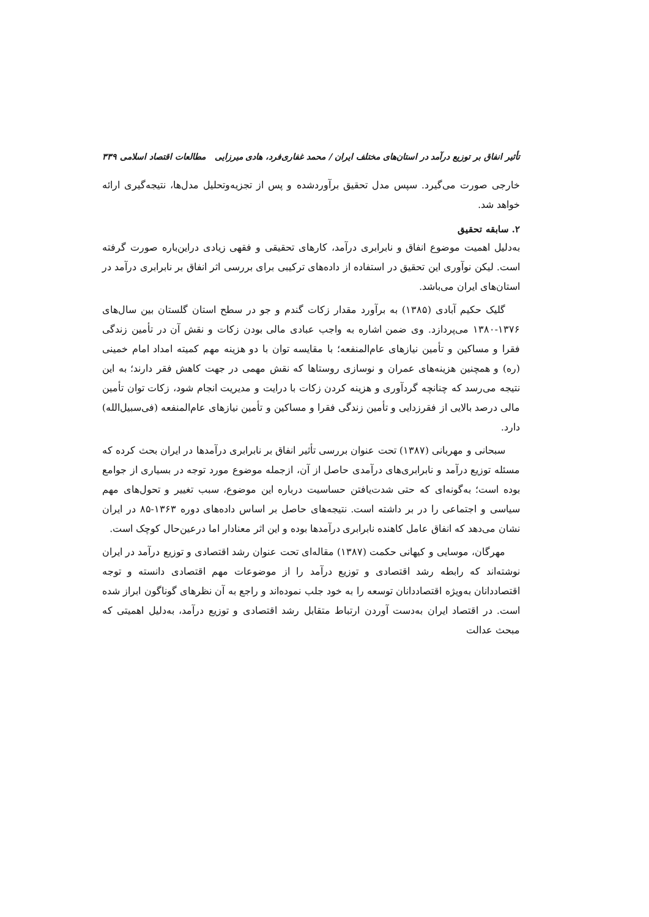تأثیر انفاق بر توزیع درآمد در استان‌های مختلف ایران / محمد غفاری‌فرد، هادی میرزایی مطالعات اقتصاد اسلامی ۳۳۹
خارجی صورت می‌گیرد. سپس مدل تحقیق برآوردشده و پس از تجزیه‌وتحلیل مدل‌ها، نتیجه‌گیری ارائه خواهد شد.
۲. سابقه تحقیق
به‌دلیل اهمیت موضوع انفاق و نابرابری درآمد، کارهای تحقیقی و فقهی زیادی دراین‌باره صورت گرفته است. لیکن نوآوری این تحقیق در استفاده از داده‌های ترکیبی برای بررسی اثر انفاق بر نابرابری درآمد در استان‌های ایران می‌باشد.
گلیک حکیم آبادی (۱۳۸۵) به برآورد مقدار زکات گندم و جو در سطح استان گلستان بین سال‌های ۱۳۷۶-۱۳۸۰ می‌پردازد. وی ضمن اشاره به واجب عبادی مالی بودن زکات و نقش آن در تأمین زندگی فقرا و مساکین و تأمین نیازهای عام‌المنفعه؛ با مقایسه توان با دو هزینه مهم کمیته امداد امام خمینی (ره) و همچنین هزینه‌های عمران و نوسازی روستاها که نقش مهمی در جهت کاهش فقر دارند؛ به این نتیجه می‌رسد که چنانچه گردآوری و هزینه کردن زکات با درایت و مدیریت انجام شود، زکات توان تأمین مالی درصد بالایی از فقرزدایی و تأمین زندگی فقرا و مساکین و تأمین نیازهای عام‌المنفعه (فی‌سبیل‌الله) دارد.
سبحانی و مهربانی (۱۳۸۷) تحت عنوان بررسی تأثیر انفاق بر نابرابری درآمدها در ایران بحث کرده که مسئله توزیع درآمد و نابرابری‌های درآمدی حاصل از آن، ازجمله موضوع مورد توجه در بسیاری از جوامع بوده است؛ به‌گونه‌ای که حتی شدت‌یافتن حساسیت درباره این موضوع، سبب تغییر و تحول‌های مهم سیاسی و اجتماعی را در بر داشته است. نتیجه‌های حاصل بر اساس داده‌های دوره ۱۳۶۳-۸۵ در ایران نشان می‌دهد که انفاق عامل کاهنده نابرابری درآمدها بوده و این اثر معنادار اما درعین‌حال کوچک است.
مهرگان، موسایی و کیهانی حکمت (۱۳۸۷) مقاله‌ای تحت عنوان رشد اقتصادی و توزیع درآمد در ایران نوشته‌اند که رابطه رشد اقتصادی و توزیع درآمد را از موضوعات مهم اقتصادی دانسته و توجه اقتصاددانان به‌ویژه اقتصاددانان توسعه را به خود جلب نموده‌اند و راجع به آن نظرهای گوناگون ابراز شده است. در اقتصاد ایران به‌دست آوردن ارتباط متقابل رشد اقتصادی و توزیع درآمد، به‌دلیل اهمیتی که مبحث عدالت